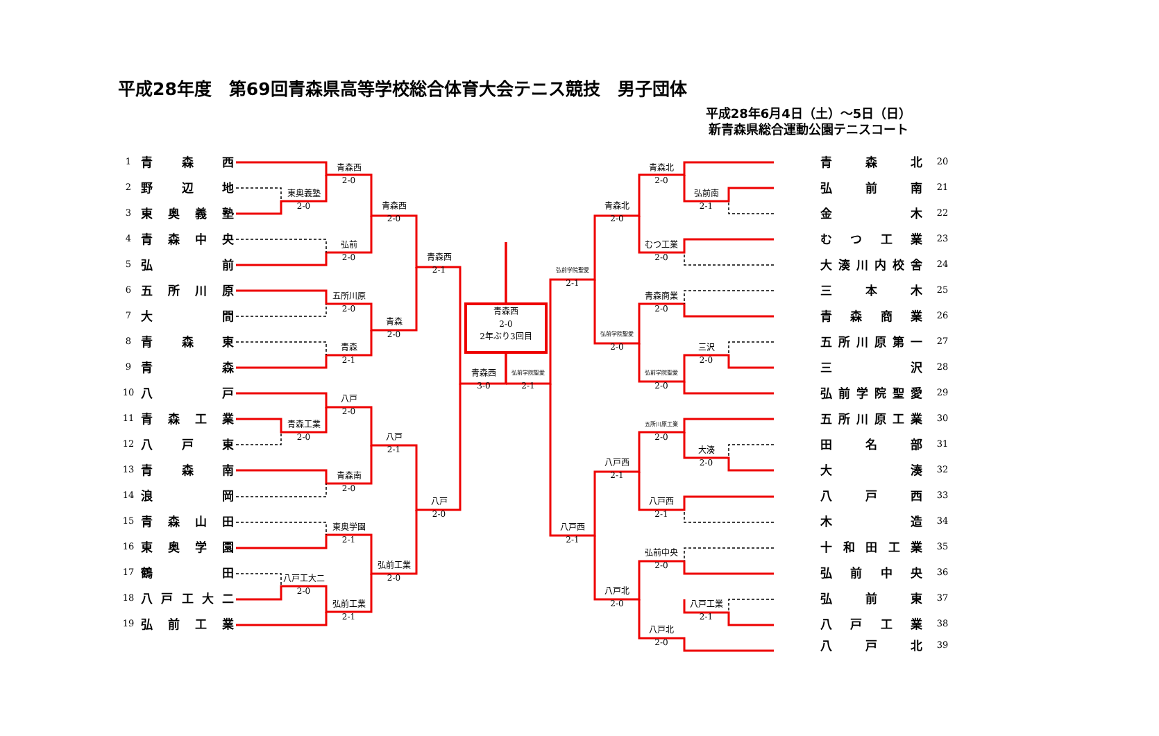平成28年度　第69回青森県高等学校総合体育大会テニス競技　男子団体
平成28年6月4日（土）～5日（日）
新青森県総合運動公園テニスコート
1
青森西
2
野辺地
3
東奥義塾
4
青森中央
5
弘前
6
五所川原
7
大間
8
青森東
9
青森
10
八戸
11
青森工業
12
八戸東
13
青森南
14
浪岡
15
青森山田
16
東奥学園
17
鶴田
18
八戸工大二
19
弘前工業
青森西
2-0
東奥義塾
2-0
青森西
2-0
弘前
2-0
青森西
2-1
五所川原
2-0
青森
2-0
青森
2-1
八戸
2-0
青森工業
2-0
八戸
2-1
青森南
2-0
八戸
2-0
東奥学園
2-1
弘前工業
2-0
八戸工大二
2-0
弘前工業
2-1
青森西
2-0
2年ぶり3回目
青森西
3-0
弘前学院聖愛
2-1
青森北
2-0
弘前南
2-1
青森北
2-0
むつ工業
2-0
弘前学院聖愛
2-1
青森商業
2-0
弘前学院聖愛
2-0
三沢
2-0
弘前学院聖愛
2-0
五所川原工業
2-0
大湊
2-0
八戸西
2-1
八戸西
2-1
八戸西
2-1
弘前中央
2-0
八戸北
2-0
八戸工業
2-1
八戸北
2-0
青森北
20
弘前南
21
金木
22
むつ工業
23
大湊川内校舎
24
三本木
25
青森商業
26
五所川原第一
27
三沢
28
弘前学院聖愛
29
五所川原工業
30
田名部
31
大湊
32
八戸西
33
木造
34
十和田工業
35
弘前中央
36
弘前東
37
八戸工業
38
八戸北
39